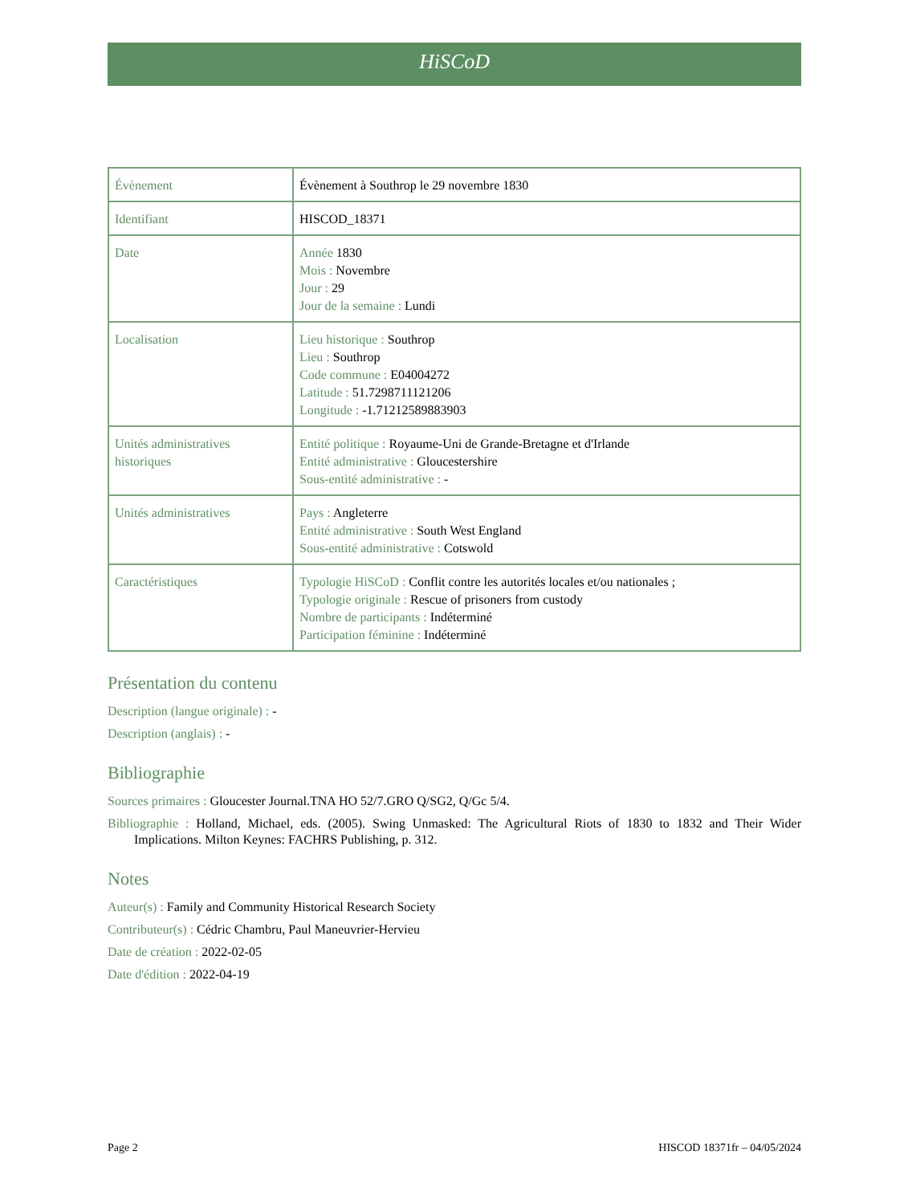HiSCoD
| Évènement | Évènement à Southrop le 29 novembre 1830 |
| Identifiant | HISCOD_18371 |
| Date | Année 1830 Mois : Novembre Jour : 29 Jour de la semaine : Lundi |
| Localisation | Lieu historique : Southrop Lieu : Southrop Code commune : E04004272 Latitude : 51.7298711121206 Longitude : -1.71212589883903 |
| Unités administratives historiques | Entité politique : Royaume-Uni de Grande-Bretagne et d'Irlande Entité administrative : Gloucestershire Sous-entité administrative : - |
| Unités administratives | Pays : Angleterre Entité administrative : South West England Sous-entité administrative : Cotswold |
| Caractéristiques | Typologie HiSCoD : Conflit contre les autorités locales et/ou nationales ; Typologie originale : Rescue of prisoners from custody Nombre de participants : Indéterminé Participation féminine : Indéterminé |
Présentation du contenu
Description (langue originale) : -
Description (anglais) : -
Bibliographie
Sources primaires : Gloucester Journal.TNA HO 52/7.GRO Q/SG2, Q/Gc 5/4.
Bibliographie : Holland, Michael, eds. (2005). Swing Unmasked: The Agricultural Riots of 1830 to 1832 and Their Wider Implications. Milton Keynes: FACHRS Publishing, p. 312.
Notes
Auteur(s) : Family and Community Historical Research Society
Contributeur(s) : Cédric Chambru, Paul Maneuvrier-Hervieu
Date de création : 2022-02-05
Date d'édition : 2022-04-19
Page 2 HISCOD 18371fr – 04/05/2024